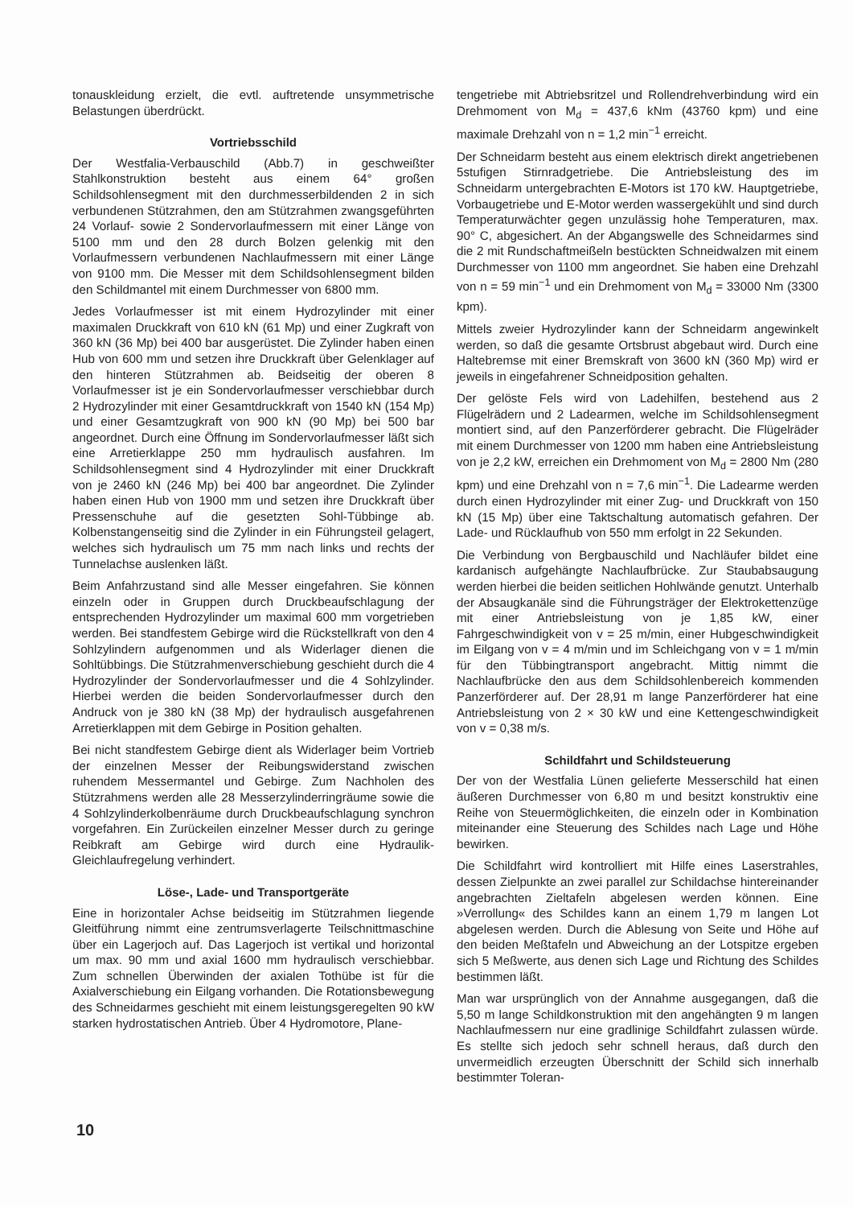tonauskleidung erzielt, die evtl. auftretende unsymmetrische Belastungen überdrückt.
Vortriebsschild
Der Westfalia-Verbauschild (Abb.7) in geschweißter Stahlkonstruktion besteht aus einem 64° großen Schildsohlensegment mit den durchmesserbildenden 2 in sich verbundenen Stützrahmen, den am Stützrahmen zwangsgeführten 24 Vorlauf- sowie 2 Sondervorlaufmessern mit einer Länge von 5100 mm und den 28 durch Bolzen gelenkig mit den Vorlaufmessern verbundenen Nachlaufmessern mit einer Länge von 9100 mm. Die Messer mit dem Schildsohlensegment bilden den Schildmantel mit einem Durchmesser von 6800 mm.
Jedes Vorlaufmesser ist mit einem Hydrozylinder mit einer maximalen Druckkraft von 610 kN (61 Mp) und einer Zugkraft von 360 kN (36 Mp) bei 400 bar ausgerüstet. Die Zylinder haben einen Hub von 600 mm und setzen ihre Druckkraft über Gelenklager auf den hinteren Stützrahmen ab. Beidseitig der oberen 8 Vorlaufmesser ist je ein Sondervorlaufmesser verschiebbar durch 2 Hydrozylinder mit einer Gesamtdruckkraft von 1540 kN (154 Mp) und einer Gesamtzugkraft von 900 kN (90 Mp) bei 500 bar angeordnet. Durch eine Öffnung im Sondervorlaufmesser läßt sich eine Arretierklappe 250 mm hydraulisch ausfahren. Im Schildsohlensegment sind 4 Hydrozylinder mit einer Druckkraft von je 2460 kN (246 Mp) bei 400 bar angeordnet. Die Zylinder haben einen Hub von 1900 mm und setzen ihre Druckkraft über Pressenschuhe auf die gesetzten Sohl-Tübbinge ab. Kolbenstangenseitig sind die Zylinder in ein Führungsteil gelagert, welches sich hydraulisch um 75 mm nach links und rechts der Tunnelachse auslenken läßt.
Beim Anfahrzustand sind alle Messer eingefahren. Sie können einzeln oder in Gruppen durch Druckbeaufschlagung der entsprechenden Hydrozylinder um maximal 600 mm vorgetrieben werden. Bei standfestem Gebirge wird die Rückstellkraft von den 4 Sohlzylindern aufgenommen und als Widerlager dienen die Sohltübbings. Die Stützrahmenverschiebung geschieht durch die 4 Hydrozylinder der Sondervorlaufmesser und die 4 Sohlzylinder. Hierbei werden die beiden Sondervorlaufmesser durch den Andruck von je 380 kN (38 Mp) der hydraulisch ausgefahrenen Arretierklappen mit dem Gebirge in Position gehalten.
Bei nicht standfestem Gebirge dient als Widerlager beim Vortrieb der einzelnen Messer der Reibungswiderstand zwischen ruhendem Messermantel und Gebirge. Zum Nachholen des Stützrahmens werden alle 28 Messerzylinderringräume sowie die 4 Sohlzylinderkolbenräume durch Druckbeaufschlagung synchron vorgefahren. Ein Zurückeilen einzelner Messer durch zu geringe Reibkraft am Gebirge wird durch eine Hydraulik-Gleichlaufregelung verhindert.
Löse-, Lade- und Transportgeräte
Eine in horizontaler Achse beidseitig im Stützrahmen liegende Gleitführung nimmt eine zentrumsverlagerte Teilschnittmaschine über ein Lagerjoch auf. Das Lagerjoch ist vertikal und horizontal um max. 90 mm und axial 1600 mm hydraulisch verschiebbar. Zum schnellen Überwinden der axialen Tothübe ist für die Axialverschiebung ein Eilgang vorhanden. Die Rotationsbewegung des Schneidarmes geschieht mit einem leistungsgeregelten 90 kW starken hydrostatischen Antrieb. Über 4 Hydromotore, Plane-
tengetriebe mit Abtriebsritzel und Rollendrehverbindung wird ein Drehmoment von M<sub>d</sub> = 437,6 kNm (43760 kpm) und eine maximale Drehzahl von n = 1,2 min<sup>−1</sup> erreicht.
Der Schneidarm besteht aus einem elektrisch direkt angetriebenen 5stufigen Stirnradgetriebe. Die Antriebsleistung des im Schneidarm untergebrachten E-Motors ist 170 kW. Hauptgetriebe, Vorbaugetriebe und E-Motor werden wassergekühlt und sind durch Temperaturwächter gegen unzulässig hohe Temperaturen, max. 90° C, abgesichert. An der Abgangswelle des Schneidarmes sind die 2 mit Rundschaftmeißeln bestückten Schneidwalzen mit einem Durchmesser von 1100 mm angeordnet. Sie haben eine Drehzahl von n = 59 min<sup>−1</sup> und ein Drehmoment von M<sub>d</sub> = 33000 Nm (3300 kpm).
Mittels zweier Hydrozylinder kann der Schneidarm angewinkelt werden, so daß die gesamte Ortsbrust abgebaut wird. Durch eine Haltebremse mit einer Bremskraft von 3600 kN (360 Mp) wird er jeweils in eingefahrener Schneidposition gehalten.
Der gelöste Fels wird von Ladehilfen, bestehend aus 2 Flügelrädern und 2 Ladearmen, welche im Schildsohlensegment montiert sind, auf den Panzerförderer gebracht. Die Flügelräder mit einem Durchmesser von 1200 mm haben eine Antriebsleistung von je 2,2 kW, erreichen ein Drehmoment von M<sub>d</sub> = 2800 Nm (280 kpm) und eine Drehzahl von n = 7,6 min<sup>−1</sup>. Die Ladearme werden durch einen Hydrozylinder mit einer Zug- und Druckkraft von 150 kN (15 Mp) über eine Taktschaltung automatisch gefahren. Der Lade- und Rücklaufhub von 550 mm erfolgt in 22 Sekunden.
Die Verbindung von Bergbauschild und Nachläufer bildet eine kardanisch aufgehängte Nachlaufbrücke. Zur Staubabsaugung werden hierbei die beiden seitlichen Hohlwände genutzt. Unterhalb der Absaugkanäle sind die Führungsträger der Elektrokettenzüge mit einer Antriebsleistung von je 1,85 kW, einer Fahrgeschwindigkeit von v = 25 m/min, einer Hubgeschwindigkeit im Eilgang von v = 4 m/min und im Schleichgang von v = 1 m/min für den Tübbingtransport angebracht. Mittig nimmt die Nachlaufbrücke den aus dem Schildsohlenbereich kommenden Panzerförderer auf. Der 28,91 m lange Panzerförderer hat eine Antriebsleistung von 2 × 30 kW und eine Kettengeschwindigkeit von v = 0,38 m/s.
Schildfahrt und Schildsteuerung
Der von der Westfalia Lünen gelieferte Messerschild hat einen äußeren Durchmesser von 6,80 m und besitzt konstruktiv eine Reihe von Steuermöglichkeiten, die einzeln oder in Kombination miteinander eine Steuerung des Schildes nach Lage und Höhe bewirken.
Die Schildfahrt wird kontrolliert mit Hilfe eines Laserstrahles, dessen Zielpunkte an zwei parallel zur Schildachse hintereinander angebrachten Zieltafeln abgelesen werden können. Eine »Verrollung« des Schildes kann an einem 1,79 m langen Lot abgelesen werden. Durch die Ablesung von Seite und Höhe auf den beiden Meßtafeln und Abweichung an der Lotspitze ergeben sich 5 Meßwerte, aus denen sich Lage und Richtung des Schildes bestimmen läßt.
Man war ursprünglich von der Annahme ausgegangen, daß die 5,50 m lange Schildkonstruktion mit den angehängten 9 m langen Nachlaufmessern nur eine gradlinige Schildfahrt zulassen würde. Es stellte sich jedoch sehr schnell heraus, daß durch den unvermeidlich erzeugten Überschnitt der Schild sich innerhalb bestimmter Toleran-
10